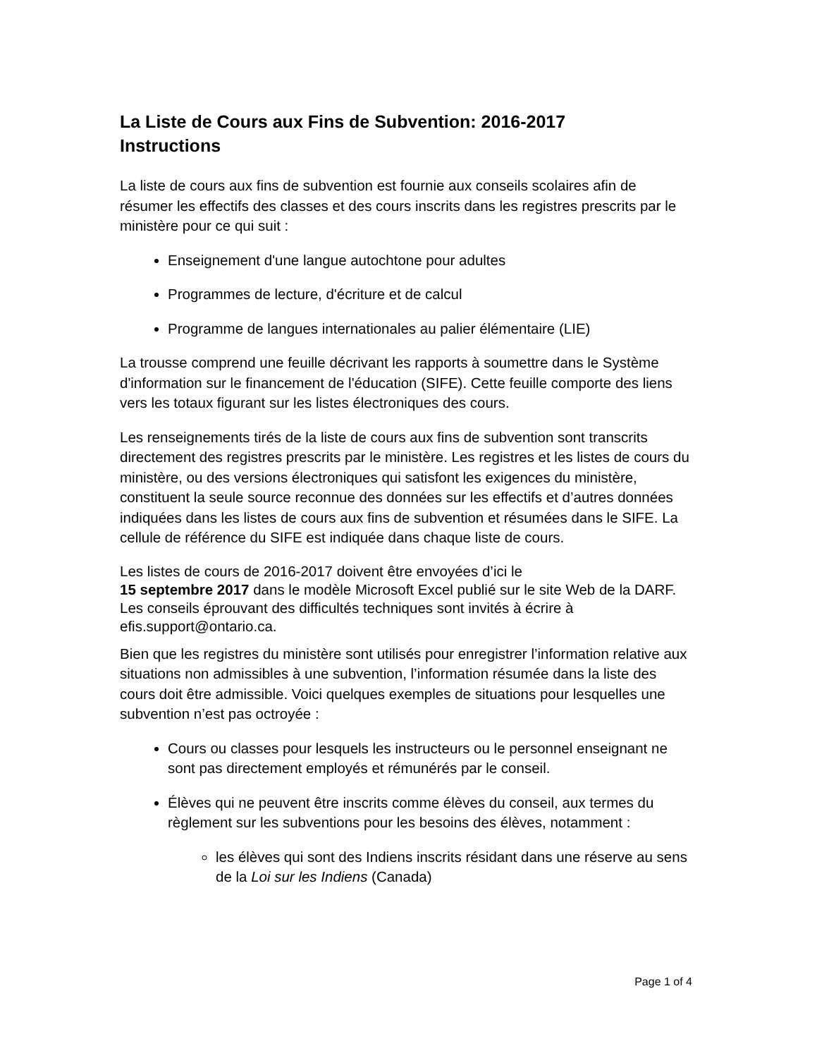La Liste de Cours aux Fins de Subvention: 2016-2017
Instructions
La liste de cours aux fins de subvention est fournie aux conseils scolaires afin de résumer les effectifs des classes et des cours inscrits dans les registres prescrits par le ministère pour ce qui suit :
Enseignement d'une langue autochtone pour adultes
Programmes de lecture, d'écriture et de calcul
Programme de langues internationales au palier élémentaire (LIE)
La trousse comprend une feuille décrivant les rapports à soumettre dans le Système d'information sur le financement de l'éducation (SIFE). Cette feuille comporte des liens vers les totaux figurant sur les listes électroniques des cours.
Les renseignements tirés de la liste de cours aux fins de subvention sont transcrits directement des registres prescrits par le ministère. Les registres et les listes de cours du ministère, ou des versions électroniques qui satisfont les exigences du ministère, constituent la seule source reconnue des données sur les effectifs et d’autres données indiquées dans les listes de cours aux fins de subvention et résumées dans le SIFE. La cellule de référence du SIFE est indiquée dans chaque liste de cours.
Les listes de cours de 2016-2017 doivent être envoyées d’ici le
15 septembre 2017 dans le modèle Microsoft Excel publié sur le site Web de la DARF. Les conseils éprouvant des difficultés techniques sont invités à écrire à efis.support@ontario.ca.
Bien que les registres du ministère sont utilisés pour enregistrer l’information relative aux situations non admissibles à une subvention, l’information résumée dans la liste des cours doit être admissible. Voici quelques exemples de situations pour lesquelles une subvention n’est pas octroyée :
Cours ou classes pour lesquels les instructeurs ou le personnel enseignant ne sont pas directement employés et rémunérés par le conseil.
Élèves qui ne peuvent être inscrits comme élèves du conseil, aux termes du règlement sur les subventions pour les besoins des élèves, notamment :
les élèves qui sont des Indiens inscrits résidant dans une réserve au sens de la Loi sur les Indiens (Canada)
Page 1 of 4